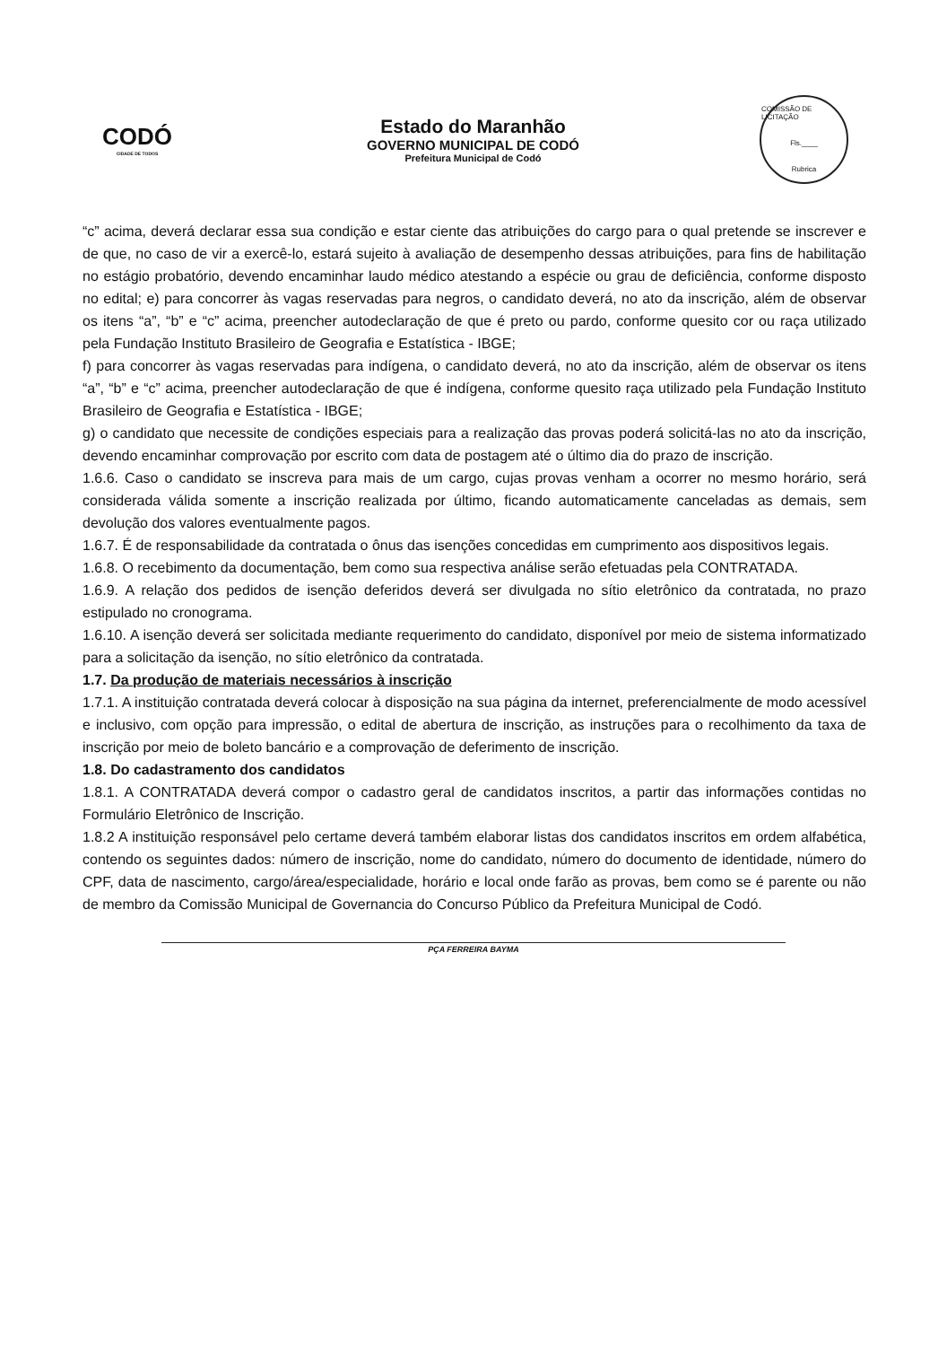CODÓ
CIDADE DE TODOS
Estado do Maranhão
GOVERNO MUNICIPAL DE CODÓ
Prefeitura Municipal de Codó
COMISSÃO DE LICITAÇÃO
Fls.____
Rubrica
“c” acima, deverá declarar essa sua condição e estar ciente das atribuições do cargo para o qual pretende se inscrever e de que, no caso de vir a exercê-lo, estará sujeito à avaliação de desempenho dessas atribuições, para fins de habilitação no estágio probatório, devendo encaminhar laudo médico atestando a espécie ou grau de deficiência, conforme disposto no edital; e) para concorrer às vagas reservadas para negros, o candidato deverá, no ato da inscrição, além de observar os itens “a”, “b” e “c” acima, preencher autodeclaração de que é preto ou pardo, conforme quesito cor ou raça utilizado pela Fundação Instituto Brasileiro de Geografia e Estatística - IBGE;
f) para concorrer às vagas reservadas para indígena, o candidato deverá, no ato da inscrição, além de observar os itens “a”, “b” e “c” acima, preencher autodeclaração de que é indígena, conforme quesito raça utilizado pela Fundação Instituto Brasileiro de Geografia e Estatística - IBGE;
g) o candidato que necessite de condições especiais para a realização das provas poderá solicitá-las no ato da inscrição, devendo encaminhar comprovação por escrito com data de postagem até o último dia do prazo de inscrição.
1.6.6. Caso o candidato se inscreva para mais de um cargo, cujas provas venham a ocorrer no mesmo horário, será considerada válida somente a inscrição realizada por último, ficando automaticamente canceladas as demais, sem devolução dos valores eventualmente pagos.
1.6.7. É de responsabilidade da contratada o ônus das isenções concedidas em cumprimento aos dispositivos legais.
1.6.8. O recebimento da documentação, bem como sua respectiva análise serão efetuadas pela CONTRATADA.
1.6.9. A relação dos pedidos de isenção deferidos deverá ser divulgada no sítio eletrônico da contratada, no prazo estipulado no cronograma.
1.6.10. A isenção deverá ser solicitada mediante requerimento do candidato, disponível por meio de sistema informatizado para a solicitação da isenção, no sítio eletrônico da contratada.
1.7. Da produção de materiais necessários à inscrição
1.7.1. A instituição contratada deverá colocar à disposição na sua página da internet, preferencialmente de modo acessível e inclusivo, com opção para impressão, o edital de abertura de inscrição, as instruções para o recolhimento da taxa de inscrição por meio de boleto bancário e a comprovação de deferimento de inscrição.
1.8. Do cadastramento dos candidatos
1.8.1. A CONTRATADA deverá compor o cadastro geral de candidatos inscritos, a partir das informações contidas no Formulário Eletrônico de Inscrição.
1.8.2 A instituição responsável pelo certame deverá também elaborar listas dos candidatos inscritos em ordem alfabética, contendo os seguintes dados: número de inscrição, nome do candidato, número do documento de identidade, número do CPF, data de nascimento, cargo/área/especialidade, horário e local onde farão as provas, bem como se é parente ou não de membro da Comissão Municipal de Governancia do Concurso Público da Prefeitura Municipal de Codó.
PÇA FERREIRA BAYMA